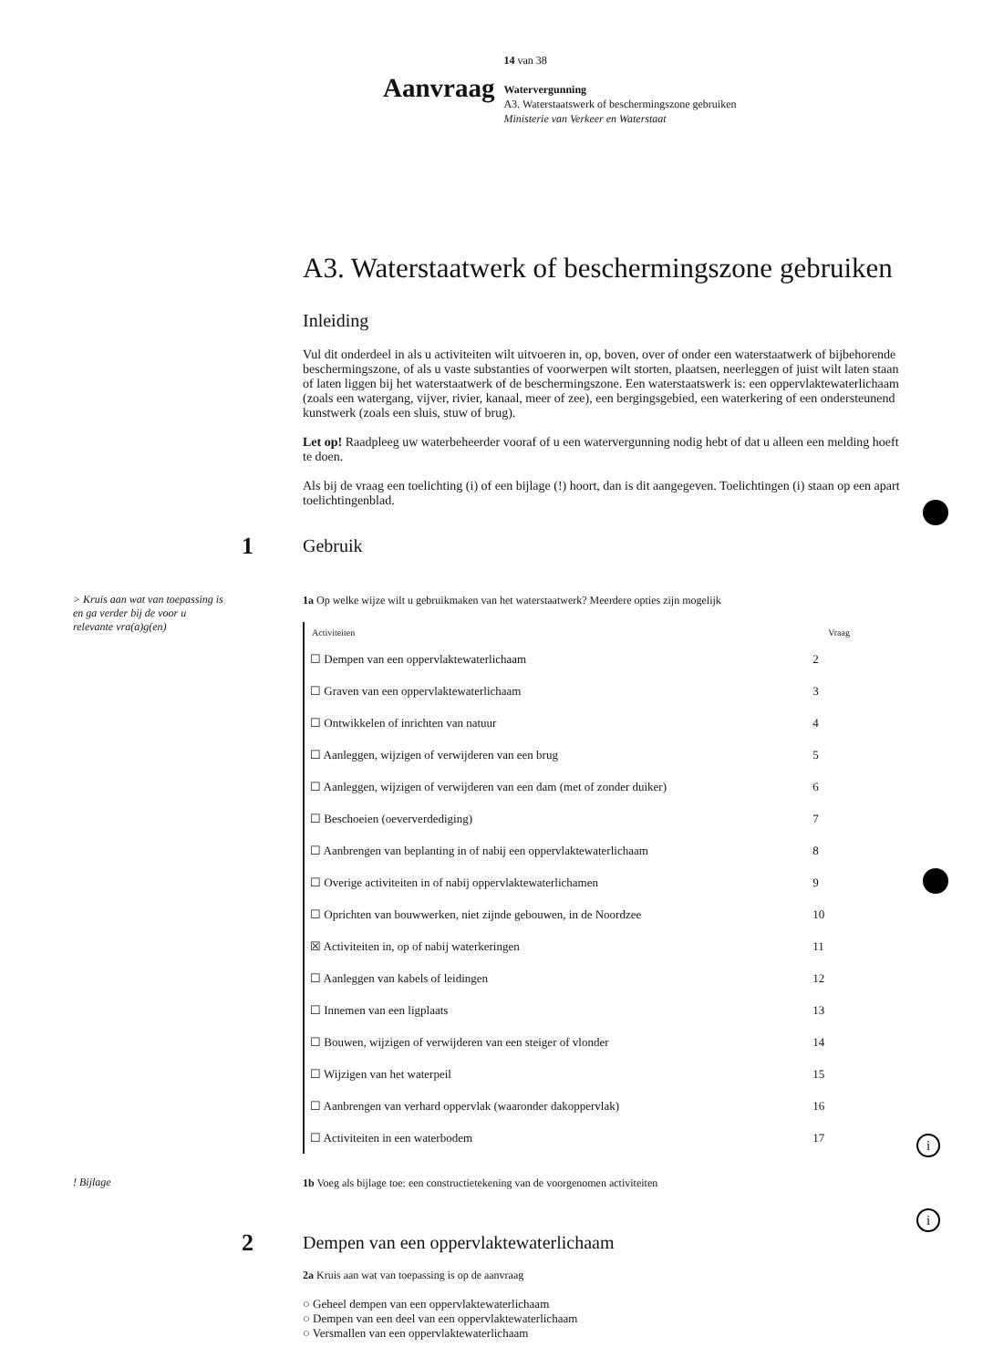Aanvraag
14 van 38
Watervergunning
A3. Waterstaatswerk of beschermingszone gebruiken
Ministerie van Verkeer en Waterstaat
A3. Waterstaatwerk of beschermingszone gebruiken
Inleiding
Vul dit onderdeel in als u activiteiten wilt uitvoeren in, op, boven, over of onder een waterstaatwerk of bijbehorende beschermingszone, of als u vaste substanties of voorwerpen wilt storten, plaatsen, neerleggen of juist wilt laten staan of laten liggen bij het waterstaatwerk of de beschermingszone. Een waterstaatswerk is: een oppervlaktewaterlichaam (zoals een watergang, vijver, rivier, kanaal, meer of zee), een bergingsgebied, een waterkering of een ondersteunend kunstwerk (zoals een sluis, stuw of brug).
Let op! Raadpleeg uw waterbeheerder vooraf of u een watervergunning nodig hebt of dat u alleen een melding hoeft te doen.
Als bij de vraag een toelichting (i) of een bijlage (!) hoort, dan is dit aangegeven. Toelichtingen (i) staan op een apart toelichtingenblad.
1
Gebruik
> Kruis aan wat van toepassing is en ga verder bij de voor u relevante vra(a)g(en)
1a Op welke wijze wilt u gebruikmaken van het waterstaatwerk? Meerdere opties zijn mogelijk
| Activiteiten | Vraag |
| --- | --- |
| ☐ Dempen van een oppervlaktewaterlichaam | 2 |
| ☐ Graven van een oppervlaktewaterlichaam | 3 |
| ☐ Ontwikkelen of inrichten van natuur | 4 |
| ☐ Aanleggen, wijzigen of verwijderen van een brug | 5 |
| ☐ Aanleggen, wijzigen of verwijderen van een dam (met of zonder duiker) | 6 |
| ☐ Beschoeien (oeververdediging) | 7 |
| ☐ Aanbrengen van beplanting in of nabij een oppervlaktewaterlichaam | 8 |
| ☐ Overige activiteiten in of nabij oppervlaktewaterlichamen | 9 |
| ☐ Oprichten van bouwwerken, niet zijnde gebouwen, in de Noordzee | 10 |
| ☒ Activiteiten in, op of nabij waterkeringen | 11 |
| ☐ Aanleggen van kabels of leidingen | 12 |
| ☐ Innemen van een ligplaats | 13 |
| ☐ Bouwen, wijzigen of verwijderen van een steiger of vlonder | 14 |
| ☐ Wijzigen van het waterpeil | 15 |
| ☐ Aanbrengen van verhard oppervlak (waaronder dakoppervlak) | 16 |
| ☐ Activiteiten in een waterbodem | 17 |
! Bijlage
1b Voeg als bijlage toe: een constructietekening van de voorgenomen activiteiten
i
2
Dempen van een oppervlaktewaterlichaam
2a Kruis aan wat van toepassing is op de aanvraag
i
○ Geheel dempen van een oppervlaktewaterlichaam
○ Dempen van een deel van een oppervlaktewaterlichaam
○ Versmallen van een oppervlaktewaterlichaam